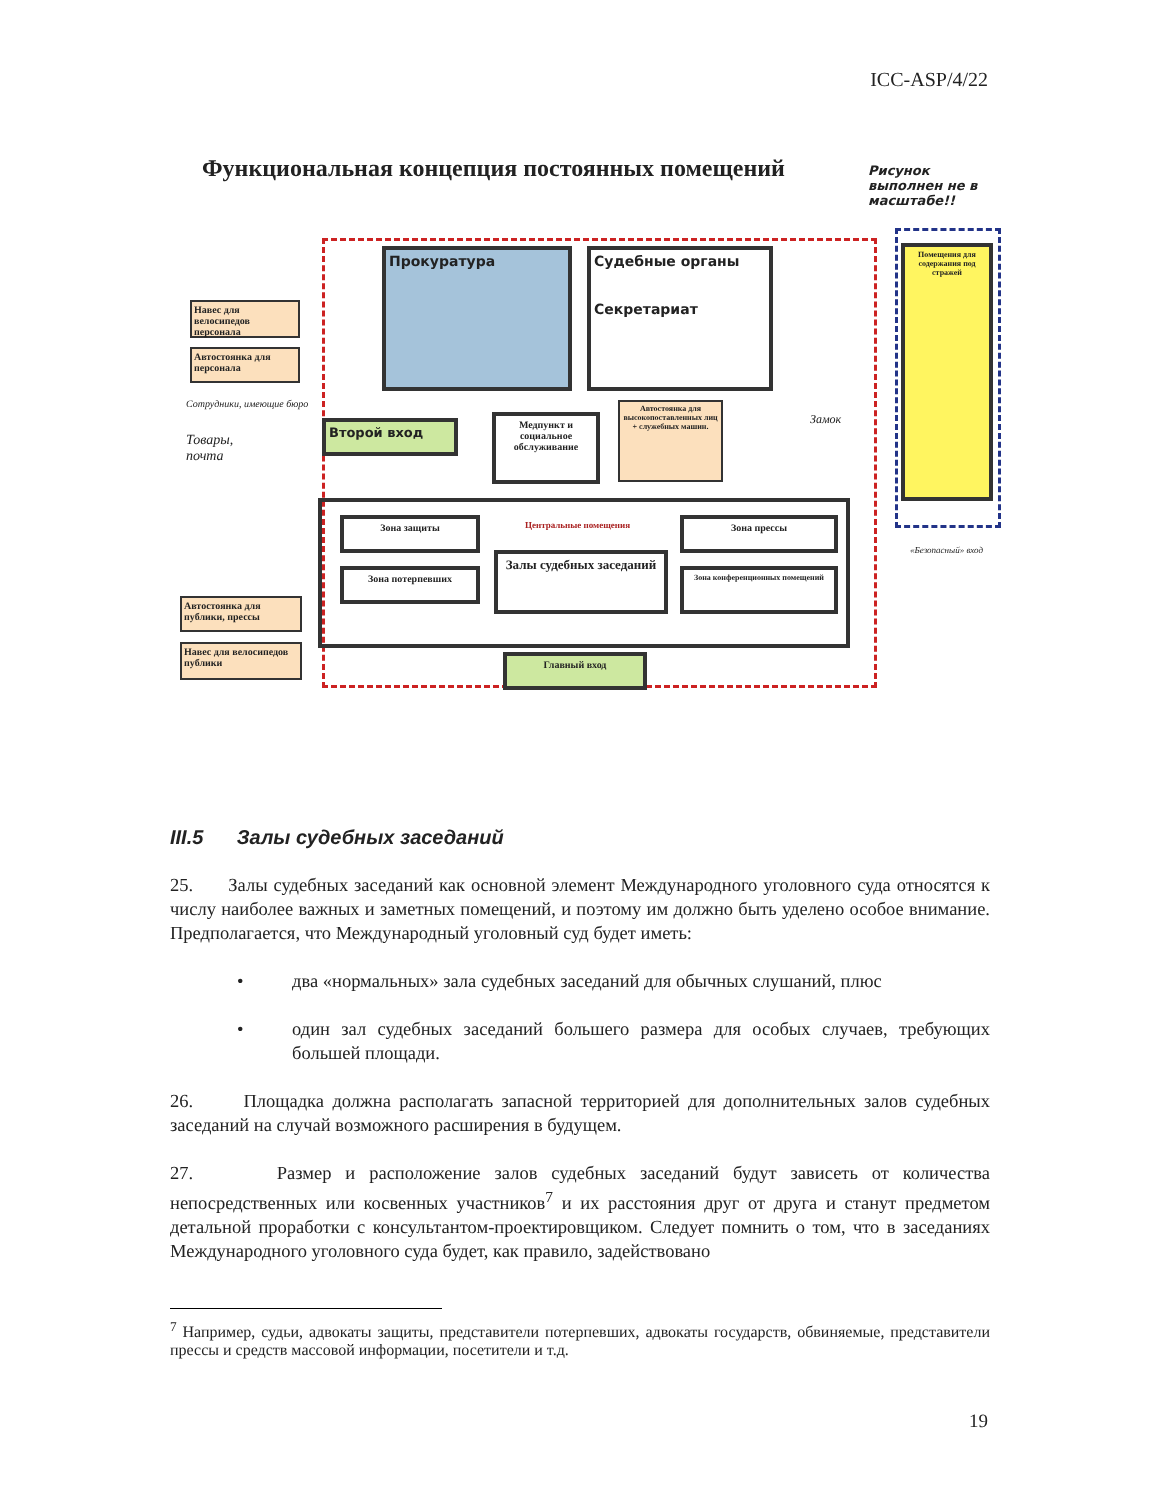ICC-ASP/4/22
Функциональная концепция постоянных помещений
Рисунок
выполнен не в
масштабе!!
Прокуратура
Судебные органы
Секретариат
Помещения для содержания под стражей
Навес для велосипедов персонала
Автостоянка для персонала
Сотрудники, имеющие бюро
Товары,
почта
Второй вход
Медпункт и социальное обслуживание
Автостоянка для высокопоставленных лиц + служебных машин.
Замок
Центральные помещения
Зона защиты
Зона потерпевших
Залы судебных заседаний
Зона прессы
Зона конференционных помещений
Автостоянка для публики, прессы
Навес для велосипедов публики
Главный вход
«Безопасный» вход
III.5 Залы судебных заседаний
25. Залы судебных заседаний как основной элемент Международного уголовного суда относятся к числу наиболее важных и заметных помещений, и поэтому им должно быть уделено особое внимание. Предполагается, что Международный уголовный суд будет иметь:
• два «нормальных» зала судебных заседаний для обычных слушаний, плюс
• один зал судебных заседаний большего размера для особых случаев, требующих большей площади.
26. Площадка должна располагать запасной территорией для дополнительных залов судебных заседаний на случай возможного расширения в будущем.
27. Размер и расположение залов судебных заседаний будут зависеть от количества непосредственных или косвенных участников<sup>7</sup> и их расстояния друг от друга и станут предметом детальной проработки с консультантом-проектировщиком. Следует помнить о том, что в заседаниях Международного уголовного суда будет, как правило, задействовано
<sup>7</sup> Например, судьи, адвокаты защиты, представители потерпевших, адвокаты государств, обвиняемые, представители прессы и средств массовой информации, посетители и т.д.
19